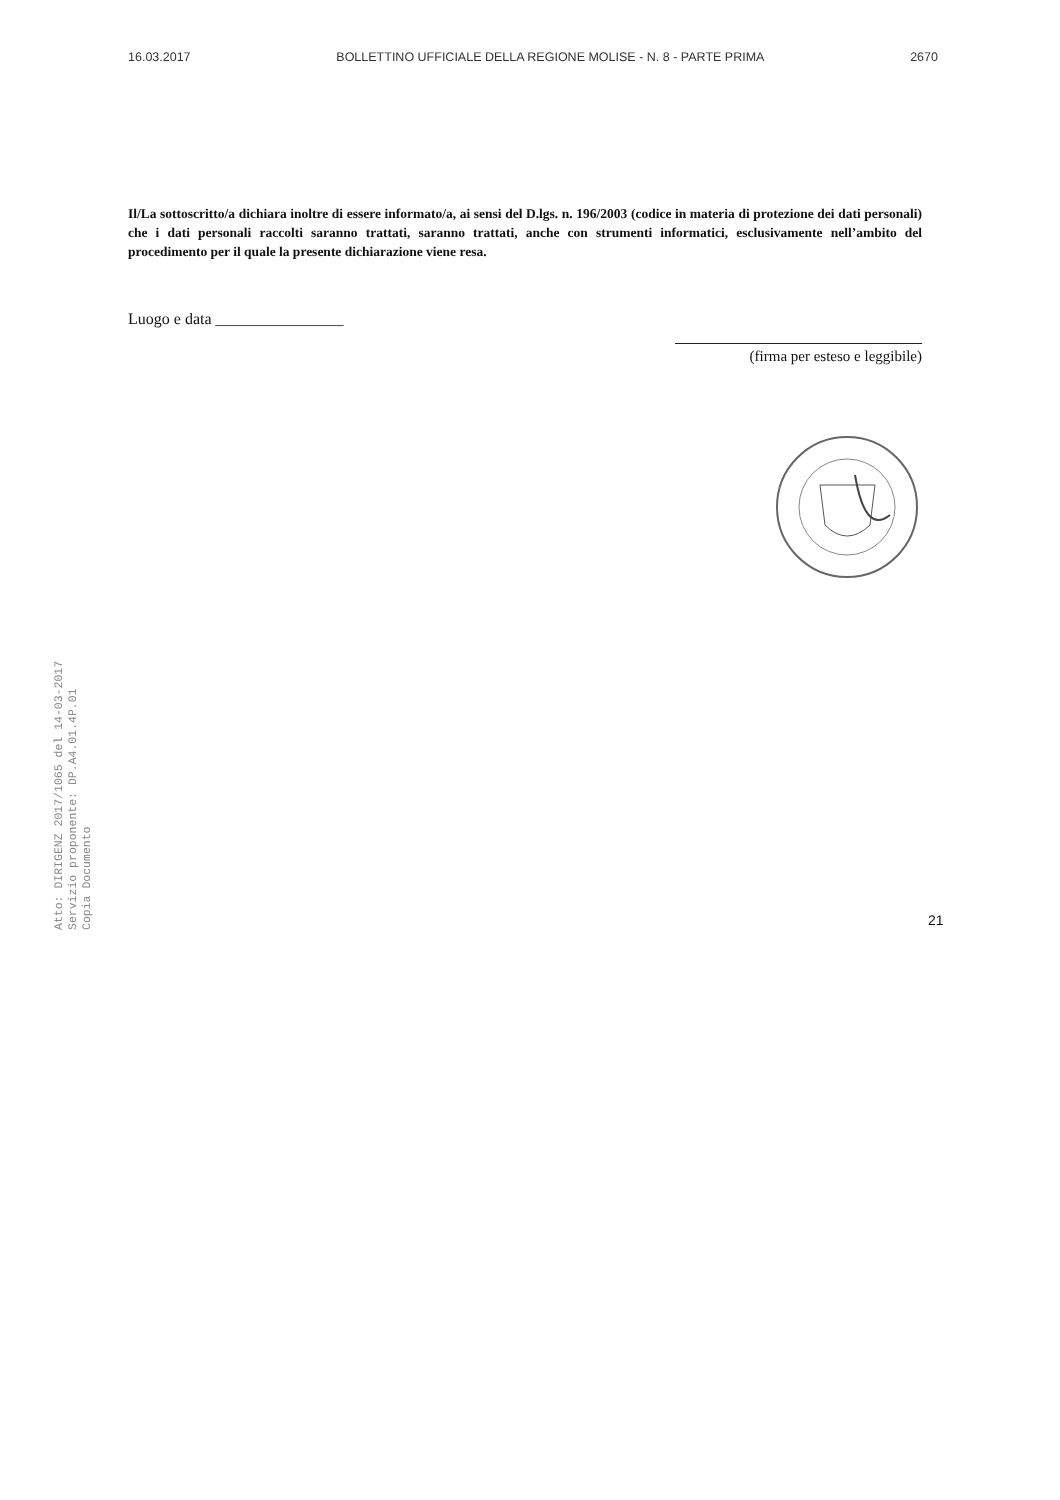16.03.2017 BOLLETTINO UFFICIALE DELLA REGIONE MOLISE - N. 8 - PARTE PRIMA 2670
Il/La sottoscritto/a dichiara inoltre di essere informato/a, ai sensi del D.lgs. n. 196/2003 (codice in materia di protezione dei dati personali) che i dati personali raccolti saranno trattati, saranno trattati, anche con strumenti informatici, esclusivamente nell’ambito del procedimento per il quale la presente dichiarazione viene resa.
Luogo e data ________________
(firma per esteso e leggibile)
Atto: DIRIGENZ 2017/1065 del 14-03-2017
Servizio proponente: DP.A4.01.4P.01
Copia Documento
21